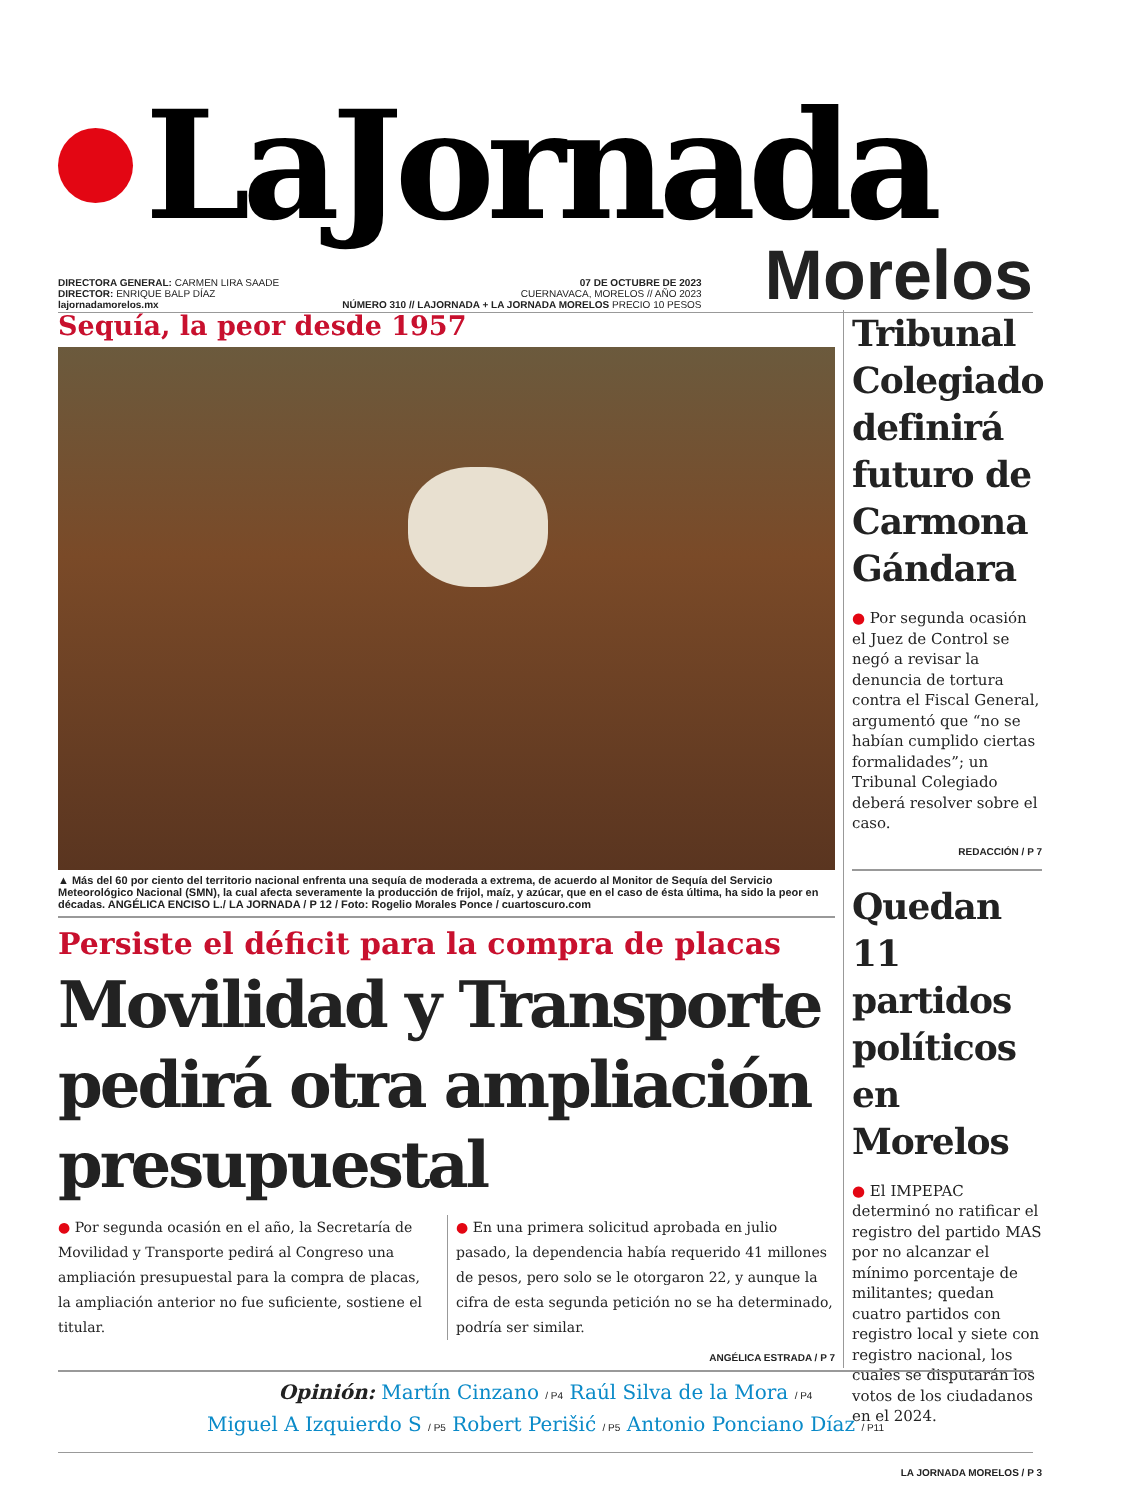LaJornada
DIRECTORA GENERAL: CARMEN LIRA SAADE
DIRECTOR: ENRIQUE BALP DÍAZ
lajornadamorelos.mx
07 DE OCTUBRE DE 2023
CUERNAVACA, MORELOS // AÑO 2023
NÚMERO 310 // LAJORNADA + LA JORNADA MORELOS PRECIO 10 PESOS
Morelos
Sequía, la peor desde 1957
▲ Más del 60 por ciento del territorio nacional enfrenta una sequía de moderada a extrema, de acuerdo al Monitor de Sequía del Servicio Meteorológico Nacional (SMN), la cual afecta severamente la producción de frijol, maíz, y azúcar, que en el caso de ésta última, ha sido la peor en décadas. ANGÉLICA ENCISO L./ LA JORNADA / P 12 / Foto: Rogelio Morales Ponce / cuartoscuro.com
Persiste el déficit para la compra de placas
Movilidad y Transporte pedirá otra ampliación presupuestal
● Por segunda ocasión en el año, la Secretaría de Movilidad y Transporte pedirá al Congreso una ampliación presupuestal para la compra de placas, la ampliación anterior no fue suficiente, sostiene el titular.
● En una primera solicitud aprobada en julio pasado, la dependencia había requerido 41 millones de pesos, pero solo se le otorgaron 22, y aunque la cifra de esta segunda petición no se ha determinado, podría ser similar.
ANGÉLICA ESTRADA / P 7
Tribunal Colegiado definirá futuro de Carmona Gándara
● Por segunda ocasión el Juez de Control se negó a revisar la denuncia de tortura contra el Fiscal General, argumentó que “no se habían cumplido ciertas formalidades”; un Tribunal Colegiado deberá resolver sobre el caso.
REDACCIÓN / P 7
Quedan 11 partidos políticos en Morelos
● El IMPEPAC determinó no ratificar el registro del partido MAS por no alcanzar el mínimo porcentaje de militantes; quedan cuatro partidos con registro local y siete con registro nacional, los cuales se disputarán los votos de los ciudadanos en el 2024.
LA JORNADA MORELOS / P 3
Opinión: Martín Cinzano / P4 Raúl Silva de la Mora / P4
Miguel A Izquierdo S / P5 Robert Perišić / P5 Antonio Ponciano Díaz / P11